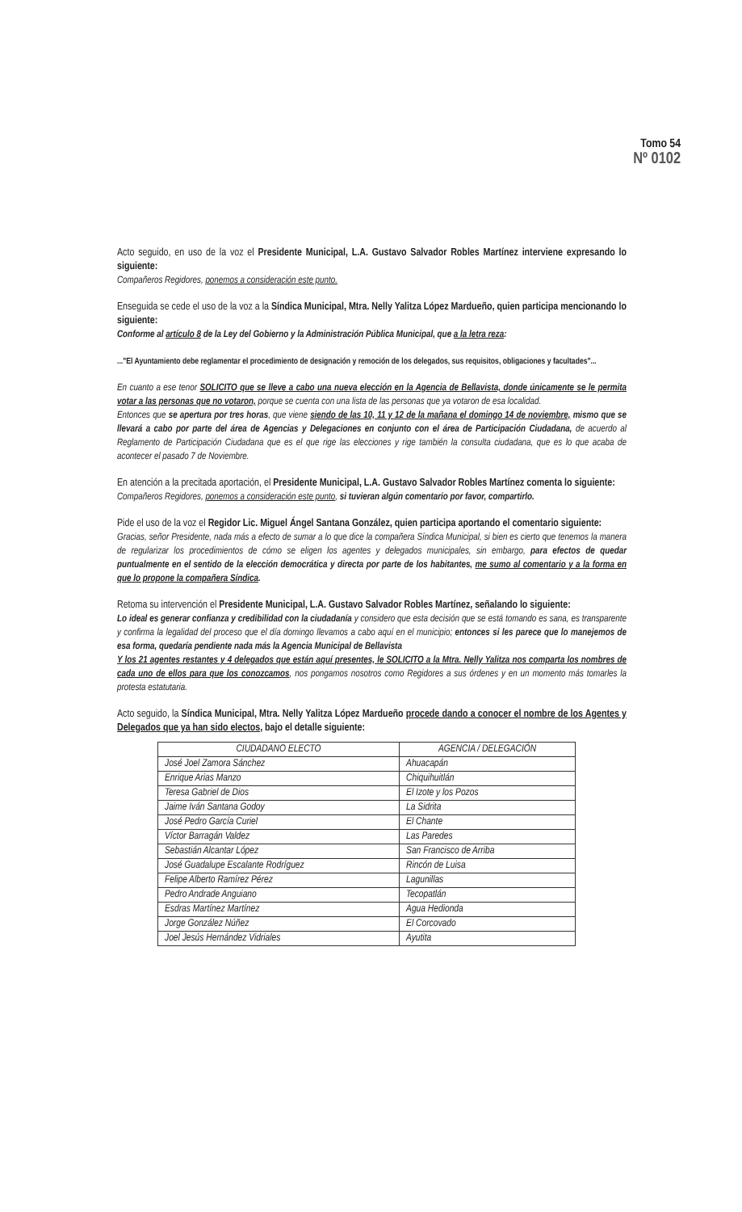Tomo 54
Nº 0102
Acto seguido, en uso de la voz el Presidente Municipal, L.A. Gustavo Salvador Robles Martínez interviene expresando lo siguiente:
Compañeros Regidores, ponemos a consideración este punto.
Enseguida se cede el uso de la voz a la Síndica Municipal, Mtra. Nelly Yalitza López Mardueño, quien participa mencionando lo siguiente:
Conforme al artículo 8 de la Ley del Gobierno y la Administración Pública Municipal, que a la letra reza:
..."El Ayuntamiento debe reglamentar el procedimiento de designación y remoción de los delegados, sus requisitos, obligaciones y facultades"...
En cuanto a ese tenor SOLICITO que se lleve a cabo una nueva elección en la Agencia de Bellavista, donde únicamente se le permita votar a las personas que no votaron, porque se cuenta con una lista de las personas que ya votaron de esa localidad.
Entonces que se apertura por tres horas, que viene siendo de las 10, 11 y 12 de la mañana el domingo 14 de noviembre, mismo que se llevará a cabo por parte del área de Agencias y Delegaciones en conjunto con el área de Participación Ciudadana, de acuerdo al Reglamento de Participación Ciudadana que es el que rige las elecciones y rige también la consulta ciudadana, que es lo que acaba de acontecer el pasado 7 de Noviembre.
En atención a la precitada aportación, el Presidente Municipal, L.A. Gustavo Salvador Robles Martínez comenta lo siguiente:
Compañeros Regidores, ponemos a consideración este punto, si tuvieran algún comentario por favor, compartirlo.
Pide el uso de la voz el Regidor Lic. Miguel Ángel Santana González, quien participa aportando el comentario siguiente:
Gracias, señor Presidente, nada más a efecto de sumar a lo que dice la compañera Síndica Municipal, si bien es cierto que tenemos la manera de regularizar los procedimientos de cómo se eligen los agentes y delegados municipales, sin embargo, para efectos de quedar puntualmente en el sentido de la elección democrática y directa por parte de los habitantes, me sumo al comentario y a la forma en que lo propone la compañera Síndica.
Retoma su intervención el Presidente Municipal, L.A. Gustavo Salvador Robles Martínez, señalando lo siguiente:
Lo ideal es generar confianza y credibilidad con la ciudadanía y considero que esta decisión que se está tomando es sana, es transparente y confirma la legalidad del proceso que el día domingo llevamos a cabo aquí en el municipio; entonces si les parece que lo manejemos de esa forma, quedaría pendiente nada más la Agencia Municipal de Bellavista
Y los 21 agentes restantes y 4 delegados que están aquí presentes, le SOLICITO a la Mtra. Nelly Yalitza nos comparta los nombres de cada uno de ellos para que los conozcamos, nos pongamos nosotros como Regidores a sus órdenes y en un momento más tomarles la protesta estatutaria.
Acto seguido, la Síndica Municipal, Mtra. Nelly Yalitza López Mardueño procede dando a conocer el nombre de los Agentes y Delegados que ya han sido electos, bajo el detalle siguiente:
| CIUDADANO ELECTO | AGENCIA / DELEGACIÓN |
| --- | --- |
| José Joel Zamora Sánchez | Ahuacapán |
| Enrique Arias Manzo | Chiquihuitlán |
| Teresa Gabriel de Dios | El Izote y los Pozos |
| Jaime Iván Santana Godoy | La Sidrita |
| José Pedro García Curiel | El Chante |
| Víctor Barragán Valdez | Las Paredes |
| Sebastián Alcantar López | San Francisco de Arriba |
| José Guadalupe Escalante Rodríguez | Rincón de Luisa |
| Felipe Alberto Ramírez Pérez | Lagunillas |
| Pedro Andrade Anguiano | Tecopatlán |
| Esdras Martínez Martínez | Agua Hedionda |
| Jorge González Núñez | El Corcovado |
| Joel Jesús Hernández Vidriales | Ayutita |